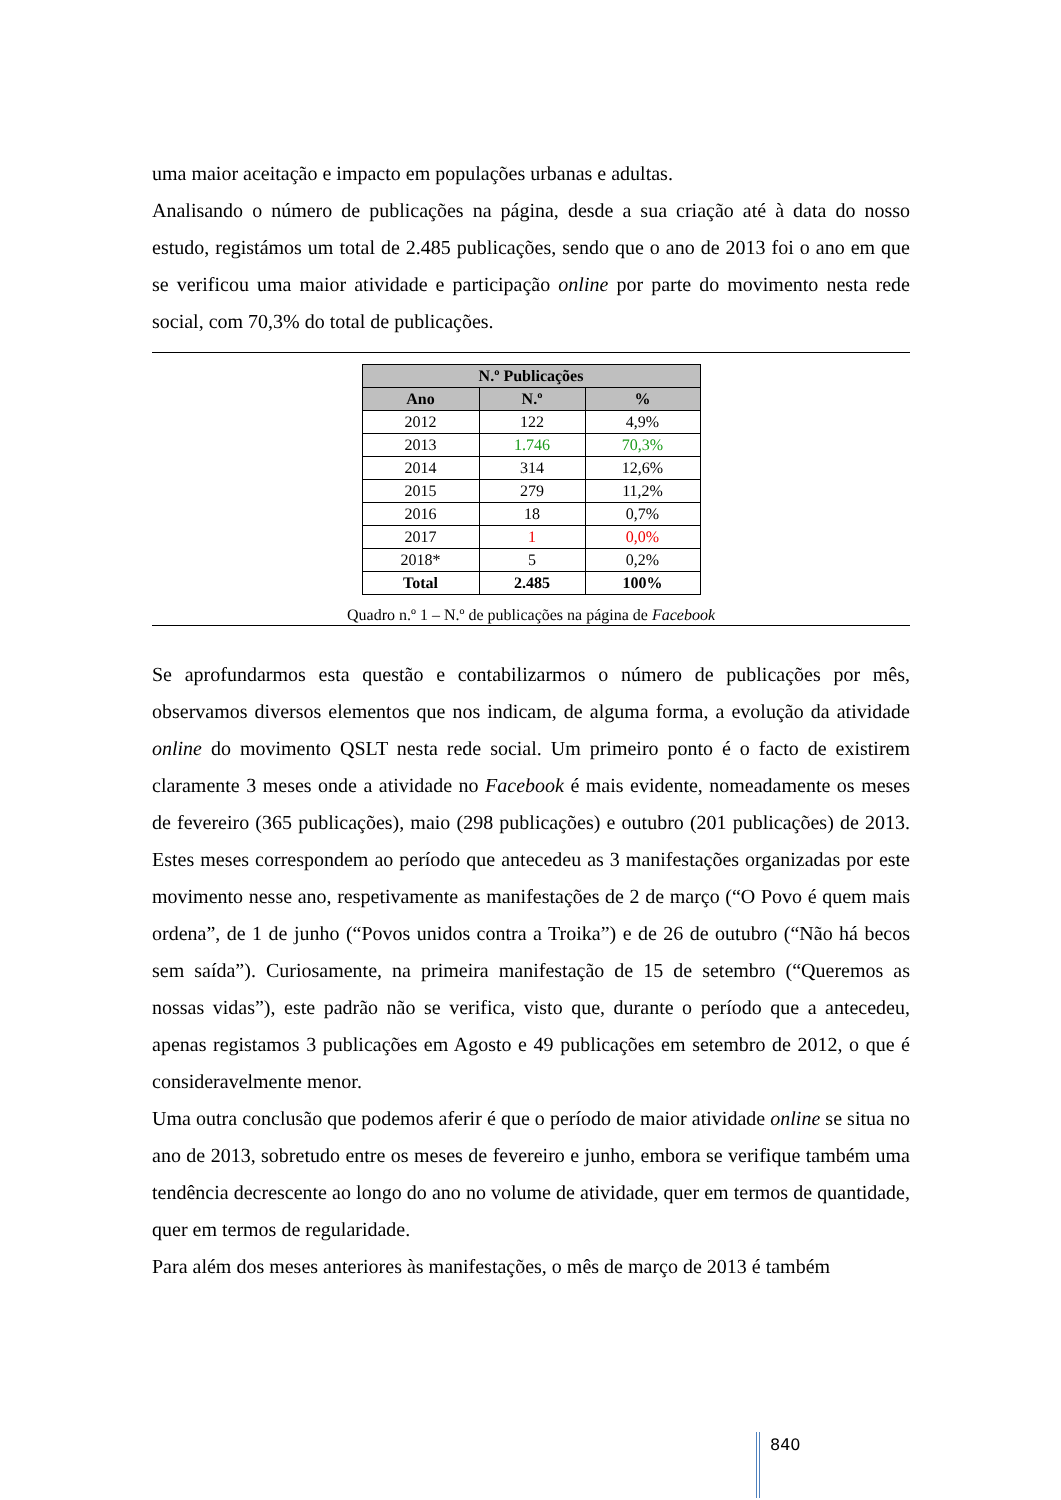uma maior aceitação e impacto em populações urbanas e adultas.
Analisando o número de publicações na página, desde a sua criação até à data do nosso estudo, registámos um total de 2.485 publicações, sendo que o ano de 2013 foi o ano em que se verificou uma maior atividade e participação online por parte do movimento nesta rede social, com 70,3% do total de publicações.
| N.º Publicações | | |
| --- | --- | --- |
| Ano | N.º | % |
| 2012 | 122 | 4,9% |
| 2013 | 1.746 | 70,3% |
| 2014 | 314 | 12,6% |
| 2015 | 279 | 11,2% |
| 2016 | 18 | 0,7% |
| 2017 | 1 | 0,0% |
| 2018* | 5 | 0,2% |
| Total | 2.485 | 100% |
Quadro n.º 1 – N.º de publicações na página de Facebook
Se aprofundarmos esta questão e contabilizarmos o número de publicações por mês, observamos diversos elementos que nos indicam, de alguma forma, a evolução da atividade online do movimento QSLT nesta rede social. Um primeiro ponto é o facto de existirem claramente 3 meses onde a atividade no Facebook é mais evidente, nomeadamente os meses de fevereiro (365 publicações), maio (298 publicações) e outubro (201 publicações) de 2013. Estes meses correspondem ao período que antecedeu as 3 manifestações organizadas por este movimento nesse ano, respetivamente as manifestações de 2 de março (“O Povo é quem mais ordena”, de 1 de junho (“Povos unidos contra a Troika”) e de 26 de outubro (“Não há becos sem saída”). Curiosamente, na primeira manifestação de 15 de setembro (“Queremos as nossas vidas”), este padrão não se verifica, visto que, durante o período que a antecedeu, apenas registamos 3 publicações em Agosto e 49 publicações em setembro de 2012, o que é consideravelmente menor.
Uma outra conclusão que podemos aferir é que o período de maior atividade online se situa no ano de 2013, sobretudo entre os meses de fevereiro e junho, embora se verifique também uma tendência decrescente ao longo do ano no volume de atividade, quer em termos de quantidade, quer em termos de regularidade.
Para além dos meses anteriores às manifestações, o mês de março de 2013 é também
840